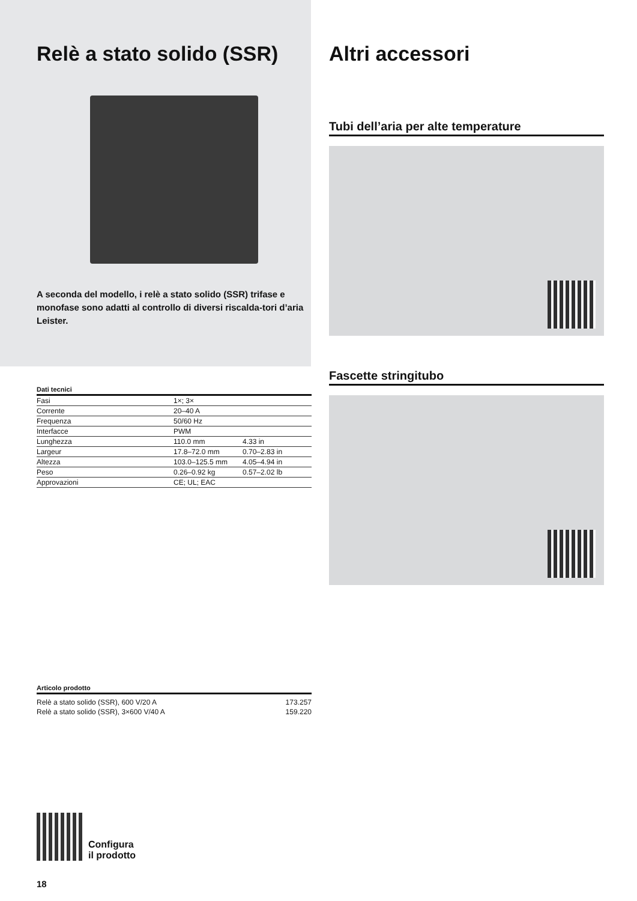Relè a stato solido (SSR)
A seconda del modello, i relè a stato solido (SSR) trifase e monofase sono adatti al controllo di diversi riscalda-tori d’aria Leister.
| Dati tecnici | | |
| --- | --- | --- |
| Fasi | 1×; 3× | |
| Corrente | 20–40 A | |
| Frequenza | 50/60 Hz | |
| Interfacce | PWM | |
| Lunghezza | 110.0 mm | 4.33 in |
| Largeur | 17.8–72.0 mm | 0.70–2.83 in |
| Altezza | 103.0–125.5 mm | 4.05–4.94 in |
| Peso | 0.26–0.92 kg | 0.57–2.02 lb |
| Approvazioni | CE; UL; EAC | |
| Articolo prodotto | |
| --- | --- |
| Relè a stato solido (SSR), 600 V/20 A | 173.257 |
| Relè a stato solido (SSR), 3×600 V/40 A | 159.220 |
Configura
il prodotto
18
Altri accessori
Tubi dell’aria per alte temperature
Fascette stringitubo